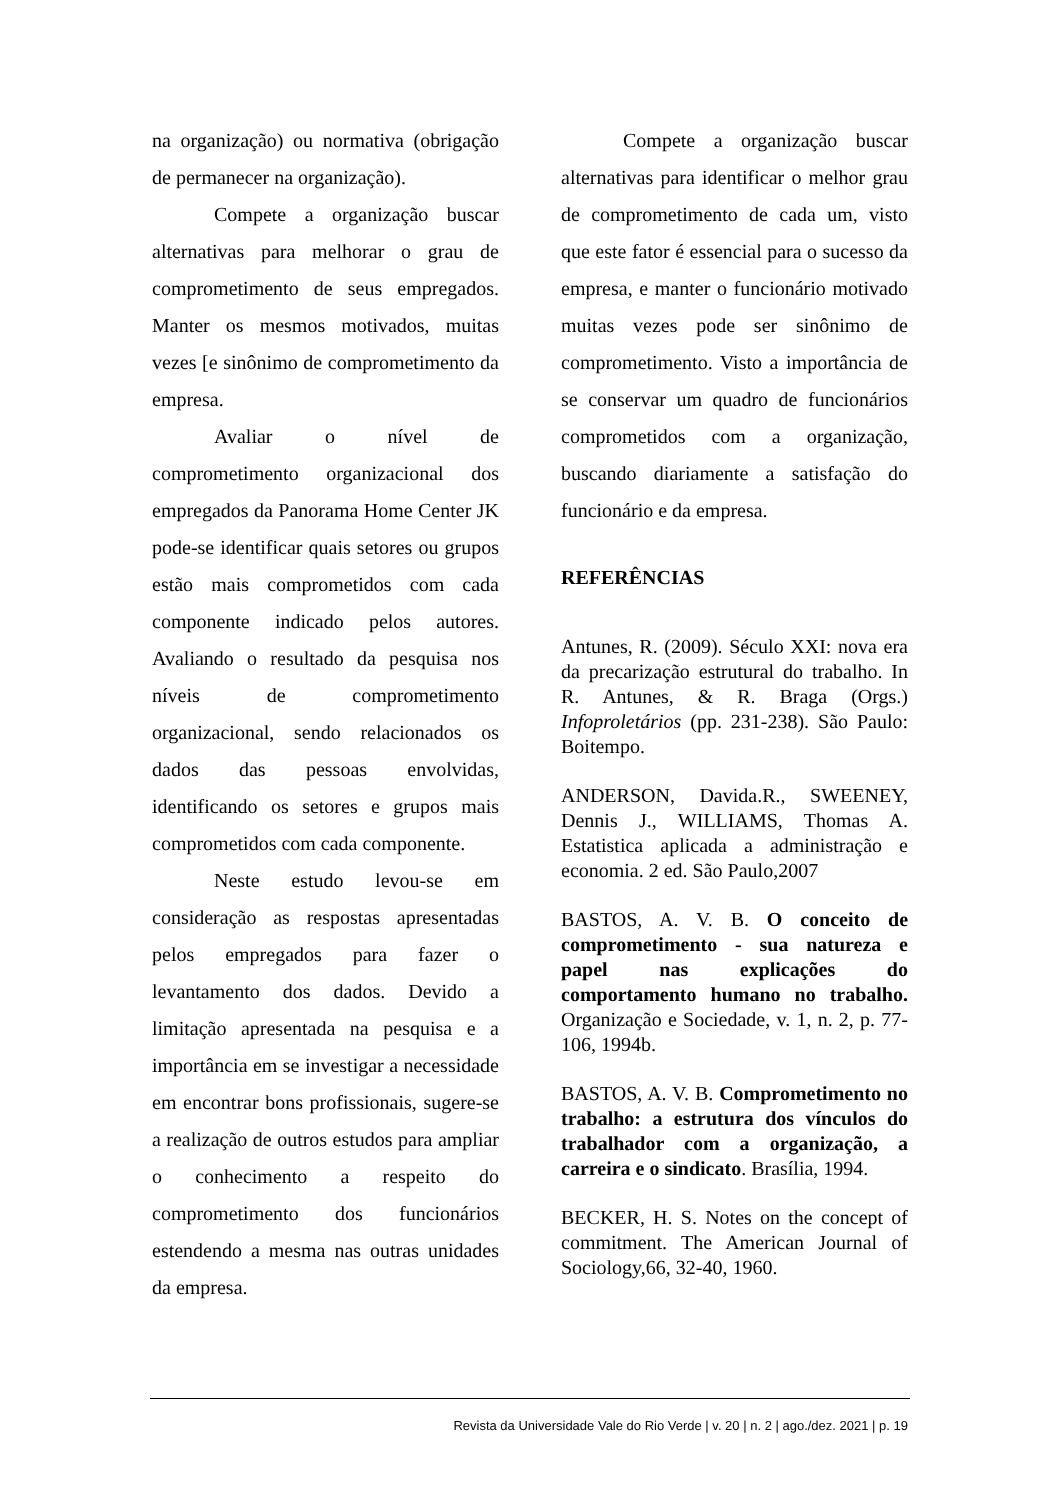na organização) ou normativa (obrigação de permanecer na organização).
Compete a organização buscar alternativas para melhorar o grau de comprometimento de seus empregados. Manter os mesmos motivados, muitas vezes [e sinônimo de comprometimento da empresa.
Avaliar o nível de comprometimento organizacional dos empregados da Panorama Home Center JK pode-se identificar quais setores ou grupos estão mais comprometidos com cada componente indicado pelos autores. Avaliando o resultado da pesquisa nos níveis de comprometimento organizacional, sendo relacionados os dados das pessoas envolvidas, identificando os setores e grupos mais comprometidos com cada componente.
Neste estudo levou-se em consideração as respostas apresentadas pelos empregados para fazer o levantamento dos dados. Devido a limitação apresentada na pesquisa e a importância em se investigar a necessidade em encontrar bons profissionais, sugere-se a realização de outros estudos para ampliar o conhecimento a respeito do comprometimento dos funcionários estendendo a mesma nas outras unidades da empresa.
Compete a organização buscar alternativas para identificar o melhor grau de comprometimento de cada um, visto que este fator é essencial para o sucesso da empresa, e manter o funcionário motivado muitas vezes pode ser sinônimo de comprometimento. Visto a importância de se conservar um quadro de funcionários comprometidos com a organização, buscando diariamente a satisfação do funcionário e da empresa.
REFERÊNCIAS
Antunes, R. (2009). Século XXI: nova era da precarização estrutural do trabalho. In R. Antunes, & R. Braga (Orgs.) Infoproletários (pp. 231-238). São Paulo: Boitempo.
ANDERSON, Davida.R., SWEENEY, Dennis J., WILLIAMS, Thomas A. Estatistica aplicada a administração e economia. 2 ed. São Paulo,2007
BASTOS, A. V. B. O conceito de comprometimento - sua natureza e papel nas explicações do comportamento humano no trabalho. Organização e Sociedade, v. 1, n. 2, p. 77-106, 1994b.
BASTOS, A. V. B. Comprometimento no trabalho: a estrutura dos vínculos do trabalhador com a organização, a carreira e o sindicato. Brasília, 1994.
BECKER, H. S. Notes on the concept of commitment. The American Journal of Sociology,66, 32-40, 1960.
Revista da Universidade Vale do Rio Verde | v. 20 | n. 2 | ago./dez. 2021 | p. 19